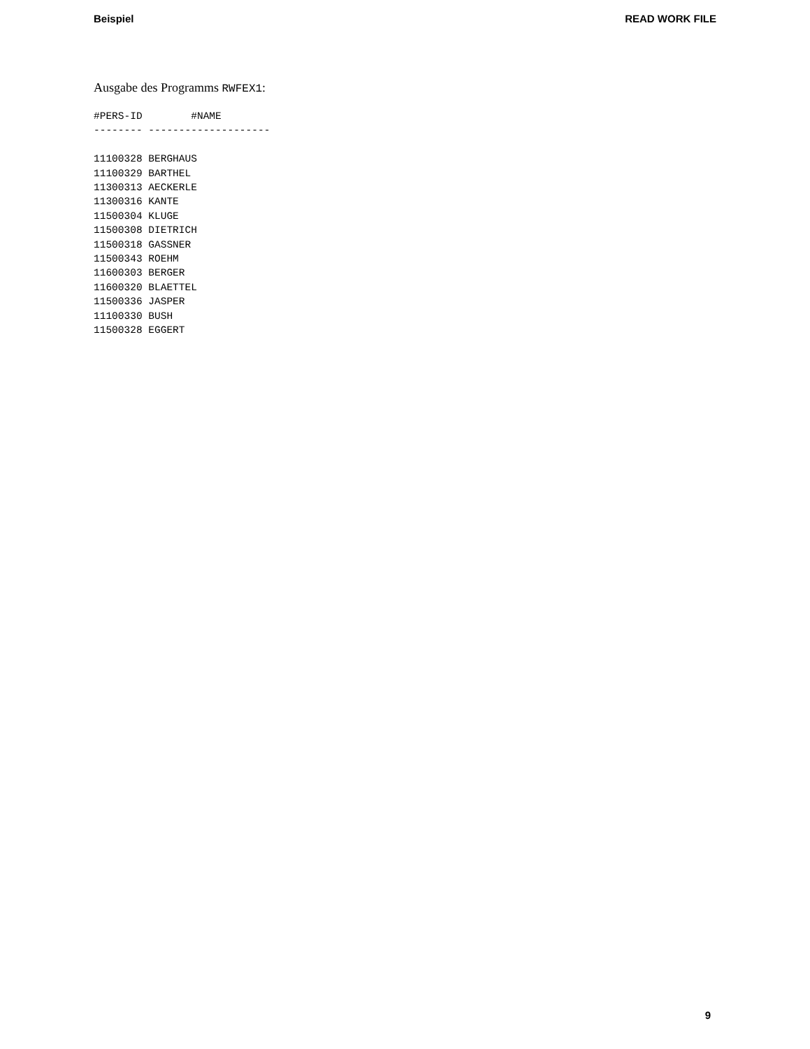Beispiel READ WORK FILE
Ausgabe des Programms RWFEX1:
#PERS-ID        #NAME
-------- --------------------

11100328 BERGHAUS
11100329 BARTHEL
11300313 AECKERLE
11300316 KANTE
11500304 KLUGE
11500308 DIETRICH
11500318 GASSNER
11500343 ROEHM
11600303 BERGER
11600320 BLAETTEL
11500336 JASPER
11100330 BUSH
11500328 EGGERT
9